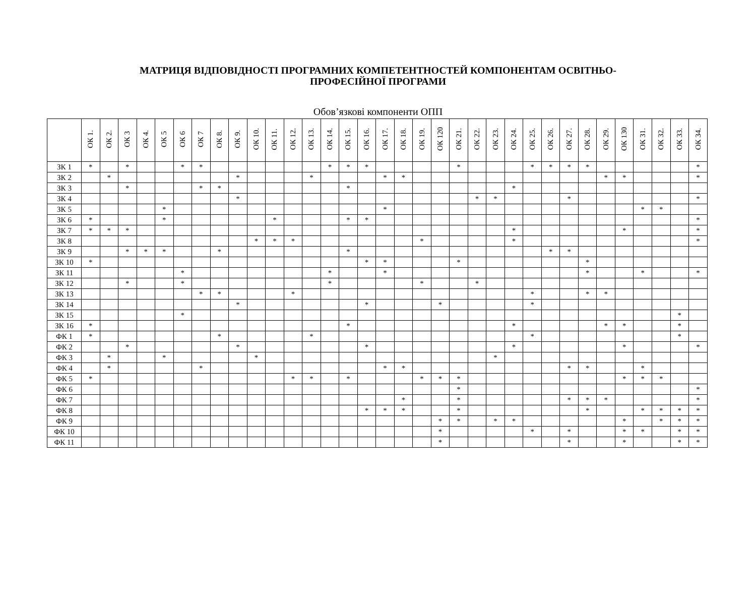МАТРИЦЯ ВІДПОВІДНОСТІ ПРОГРАМНИХ КОМПЕТЕНТНОСТЕЙ КОМПОНЕНТАМ ОСВІТНЬО-
ПРОФЕСІЙНОЇ ПРОГРАМИ
Обов’язкові компоненти ОПП
| | ОК 1. | ОК 2. | ОК 3 | ОК 4. | ОК 5 | ОК 6 | ОК 7 | ОК 8. | ОК 9. | ОК 10. | ОК 11. | ОК 12. | ОК 13. | ОК 14. | ОК 15. | ОК 16. | ОК 17. | ОК 18. | ОК 19. | ОК 120 | ОК 21. | ОК 22. | ОК 23. | ОК 24. | ОК 25. | ОК 26. | ОК 27. | ОК 28. | ОК 29. | ОК 130 | ОК 31. | ОК 32. | ОК 33. | ОК 34. |
| --- | --- | --- | --- | --- | --- | --- | --- | --- | --- | --- | --- | --- | --- | --- | --- | --- | --- | --- | --- | --- | --- | --- | --- | --- | --- | --- | --- | --- | --- | --- | --- | --- | --- | --- |
| ЗК 1 | * | | * | | | * | * | | | | | | | * | * | * | | | | | * | | | | * | * | * | * | | | | | | * |
| ЗК 2 | | * | | | | | | | * | | | | * | | | | * | * | | | | | | | | | | | * | * | | | | * |
| ЗК 3 | | | * | | | | * | * | | | | | | | * | | | | | | | | | * | | | | | | | | | | |
| ЗК 4 | | | | | | | | | * | | | | | | | | | | | | | * | * | | | | * | | | | | | | * |
| ЗК 5 | | | | | * | | | | | | | | | | | | * | | | | | | | | | | | | | | * | * | | |
| ЗК 6 | * | | | | * | | | | | | * | | | | * | * | | | | | | | | | | | | | | | | | | * |
| ЗК 7 | * | * | * | | | | | | | | | | | | | | | | | | | | | * | | | | | | * | | | | * |
| ЗК 8 | | | | | | | | | | * | * | * | | | | | | | * | | | | | * | | | | | | | | | | * |
| ЗК 9 | | | * | * | * | | | * | | | | | | | * | | | | | | | | | | | * | * | | | | | | | |
| ЗК 10 | * | | | | | | | | | | | | | | | * | * | | | | * | | | | | | | * | | | | | | |
| ЗК 11 | | | | | | * | | | | | | | | * | | | * | | | | | | | | | | | * | | | * | | | * |
| ЗК 12 | | | * | | | * | | | | | | | | * | | | | | * | | | * | | | | | | | | | | | | |
| ЗК 13 | | | | | | | * | * | | | | * | | | | | | | | | | | | | * | | | * | * | | | | | |
| ЗК 14 | | | | | | | | | * | | | | | | | * | | | | * | | | | | * | | | | | | | | | |
| ЗК 15 | | | | | | * | | | | | | | | | | | | | | | | | | | | | | | | | | | * | |
| ЗК 16 | * | | | | | | | | | | | | | | * | | | | | | | | | * | | | | | * | * | | | * | |
| ФК 1 | * | | | | | | | * | | | | | * | | | | | | | | | | | | * | | | | | | | | * | |
| ФК 2 | | | * | | | | | | * | | | | | | | * | | | | | | | | * | | | | | | * | | | | * |
| ФК 3 | | * | | | * | | | | | * | | | | | | | | | | | | | * | | | | | | | | | | | |
| ФК 4 | | * | | | | | * | | | | | | | | | | * | * | | | | | | | | | * | * | | | * | | | |
| ФК 5 | * | | | | | | | | | | | * | * | | * | | | | * | * | * | | | | | | | | | * | * | * | | |
| ФК 6 | | | | | | | | | | | | | | | | | | | | | * | | | | | | | | | | | | | * |
| ФК 7 | | | | | | | | | | | | | | | | | | * | | | * | | | | | | * | * | * | | | | | * |
| ФК 8 | | | | | | | | | | | | | | | | * | * | * | | | * | | | | | | | * | | | * | * | * | * |
| ФК 9 | | | | | | | | | | | | | | | | | | | | * | * | | * | * | | | | | | * | | * | * | * |
| ФК 10 | | | | | | | | | | | | | | | | | | | | * | | | | | * | | * | | | * | * | | * | * |
| ФК 11 | | | | | | | | | | | | | | | | | | | | * | | | | | | | * | | | * | | | * | * |